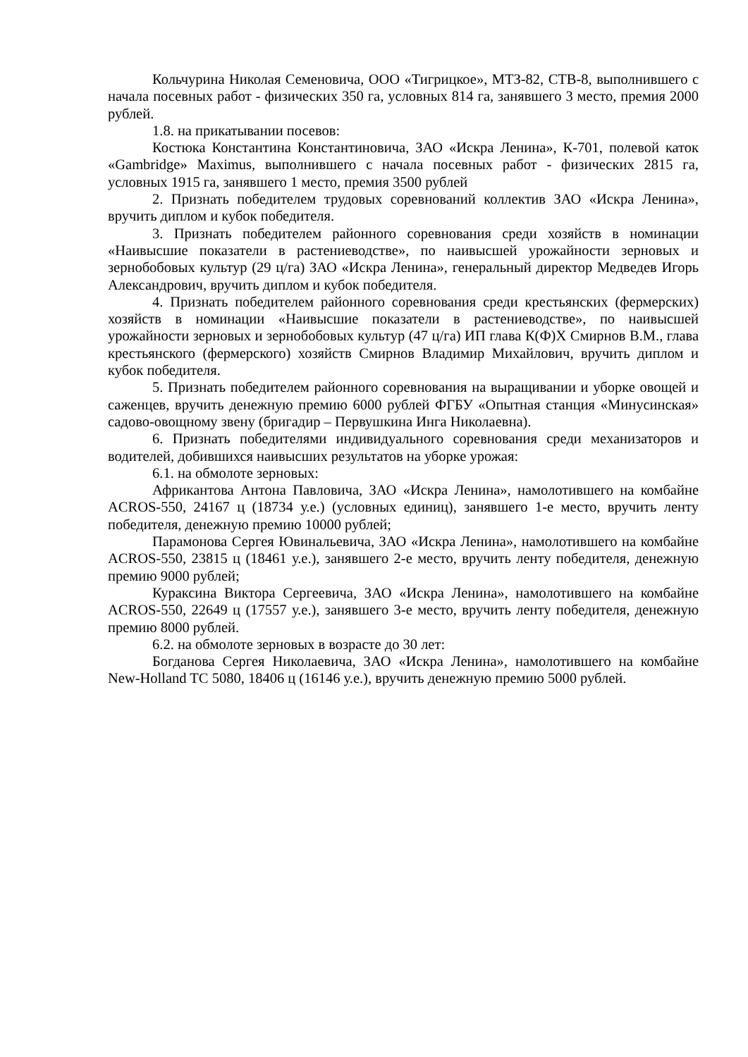Кольчурина Николая Семеновича, ООО «Тигрицкое», МТЗ-82, СТВ-8, выполнившего с начала посевных работ - физических 350 га, условных 814 га, занявшего 3 место, премия 2000 рублей.
1.8. на прикатывании посевов:
Костюка Константина Константиновича, ЗАО «Искра Ленина», К-701, полевой каток «Gambridge» Maximus, выполнившего с начала посевных работ - физических 2815 га, условных 1915 га, занявшего 1 место, премия 3500 рублей
2. Признать победителем трудовых соревнований коллектив ЗАО «Искра Ленина», вручить диплом и кубок победителя.
3. Признать победителем районного соревнования среди хозяйств в номинации «Наивысшие показатели в растениеводстве», по наивысшей урожайности зерновых и зернобобовых культур (29 ц/га) ЗАО «Искра Ленина», генеральный директор Медведев Игорь Александрович, вручить диплом и кубок победителя.
4. Признать победителем районного соревнования среди крестьянских (фермерских) хозяйств в номинации «Наивысшие показатели в растениеводстве», по наивысшей урожайности зерновых и зернобобовых культур (47 ц/га) ИП глава К(Ф)Х Смирнов В.М., глава крестьянского (фермерского) хозяйств Смирнов Владимир Михайлович, вручить диплом и кубок победителя.
5. Признать победителем районного соревнования на выращивании и уборке овощей и саженцев, вручить денежную премию 6000 рублей ФГБУ «Опытная станция «Минусинская» садово-овощному звену (бригадир – Первушкина Инга Николаевна).
6. Признать победителями индивидуального соревнования среди механизаторов и водителей, добившихся наивысших результатов на уборке урожая:
6.1. на обмолоте зерновых:
Африкантова Антона Павловича, ЗАО «Искра Ленина», намолотившего на комбайне ACROS-550, 24167 ц (18734 у.е.) (условных единиц), занявшего 1-е место, вручить ленту победителя, денежную премию 10000 рублей;
Парамонова Сергея Ювинальевича, ЗАО «Искра Ленина», намолотившего на комбайне ACROS-550, 23815 ц (18461 у.е.), занявшего 2-е место, вручить ленту победителя, денежную премию 9000 рублей;
Кураксина Виктора Сергеевича, ЗАО «Искра Ленина», намолотившего на комбайне ACROS-550, 22649 ц (17557 у.е.), занявшего 3-е место, вручить ленту победителя, денежную премию 8000 рублей.
6.2. на обмолоте зерновых в возрасте до 30 лет:
Богданова Сергея Николаевича, ЗАО «Искра Ленина», намолотившего на комбайне New-Holland TC 5080, 18406 ц (16146 у.е.), вручить денежную премию 5000 рублей.